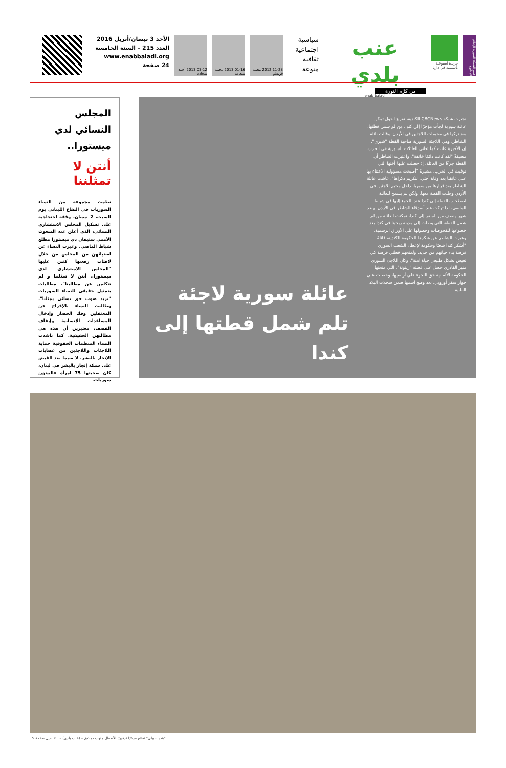عضو الشبكة السورية للإعلام المطبوع
جريدة أسبوعية
تأسست في داريا
عنب بلدي
من كرْم الثورة
enab baladi
سياسية اجتماعية ثقافية منوعة
11-28 2012 محمد قريطم
01-16 2013 محمد شحادة
03-12 2013 أحمد شحادة
الأحد 3 نيسان/أبريل 2016
العدد 215 – السنة الخامسة
www.enabbaladi.org
24 صفحة
نشرت شبكة CBCNews الكندية، تقريرًا حول تمكن عائلة سورية لجأت مؤخرًا إلى كندا، من لم شمل قطتها، بعد تركها في مخيمات اللاجئين في الأردن. وقالت نائلة الشاطر، وهي اللاجئة السورية صاحبة القطة "شيري"، إن الأخيرة عانت كما تعاني العائلات السورية في الحرب، مضيفةً "لقد كانت دائمًا خائفة". واعتبرت الشاطر أن القطة جزءًا من العائلة، إذ حصلت عليها أختها التي توفيت في الحرب، مشيرةً "أصبحت مسؤولية الاعتناء بها على عاتقنا بعد وفاة أختي، لتكريم ذكراها". عاشت عائلة الشاطر بعد فرارها من سوريا، داخل مخيم للاجئين في الأردن وجلبت القطة معها، ولكن لم يسمح للعائلة اصطحاب القطة إلى كندا عند اللجوء إليها في شباط الماضي، لذا تركت عند أصدقاء الشاطر في الأردن. وبعد شهر ونصف من السفر إلى كندا، تمكنت العائلة من لم شمل القطة، التي وصلت إلى مدينة ريجينا في كندا بعد خضوعها للفحوصات وحصولها على الأوراق الرسمية. وعبرت الشاطر عن شكرها للحكومة الكندية، قائلةً "أشكر كندا شعبًا وحكومة لإعطاء الشعب السوري فرصة بدء حياتهم من جديد، ولمنحهم قطتي فرصة كي تعيش بشكل طبيعي حياة آمنة". وكان اللاجئ السوري منير القادري حصل على قطته "زيتونة"، التي منحتها الحكومة الألمانية حق اللجوء على أراضيها، وحصلت على جواز سفر أوروبي، بعد وضع اسمها ضمن سجلات البلاد الطبية.
عائلة سورية لاجئة تلم شمل قطتها إلى كندا
المجلس النسائي لدي ميستورا..
أنتن لا تمثلننا
نظمت مجموعة من النساء السوريات في البقاع اللبناني يوم السبت، 2 نيسان، وقفة احتجاجية على تشكيل المجلس الاستشاري النسائي، الذي أعلن عنه المبعوث الأممي ستيفان دي ميستورا مطلع شباط الماضي. وعبرت النساء عن استيائهن من المجلس من خلال لافتات رفعنها كتبن عليها "المجلس الاستشاري لدي ميستورا.. أنتن لا تمثلننا و لم تتكلمن عن مطالبنا"، مطالبات بتمثيل حقيقي للنساء السوريات "نريد صوت حق نسائي يمثلنا". وطالبت النساء بالإفراج عن المعتقلين وفك الحصار وإدخال المساعدات الإنسانية وإيقاف القصف، معتبرين أن هذه هي مطالبهن الحقيقية. كما ناشدت النساء المنظمات الحقوقية حماية اللاجئات واللاجئين من عصابات الإتجار بالبشر، لا سيما بعد القبض على شبكة إتجار بالبشر في لبنان، كان ضحيتها 75 امرأة غالبيتهن سوريات.
"هذه سبيلي" تفتتح مركزًا ترفيهيًا للأطفال جنوب دمشق – (عنب بلدي) – التفاصيل صفحة 15